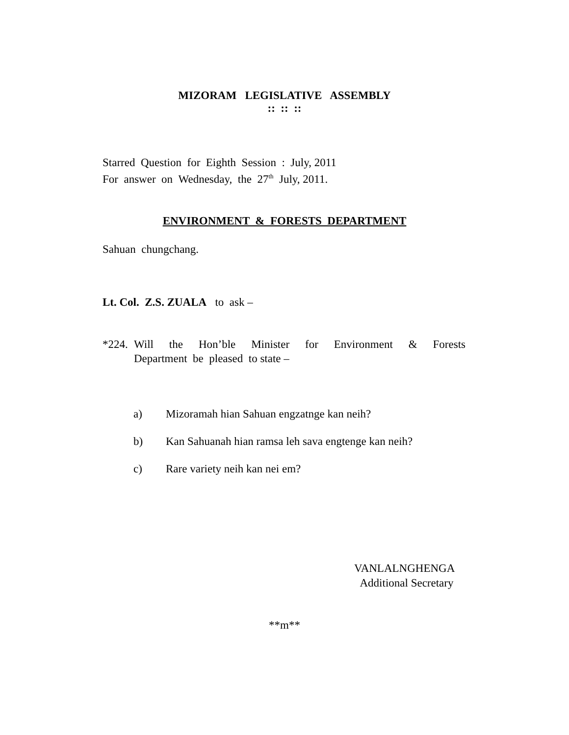MIZORAM LEGISLATIVE ASSEMBLY
:: :: ::
Starred Question for Eighth Session : July, 2011
For answer on Wednesday, the 27<sup>th</sup> July, 2011.
ENVIRONMENT & FORESTS DEPARTMENT
Sahuan chungchang.
Lt. Col. Z.S. ZUALA to ask –
*224.
Will the Hon’ble Minister for Environment & Forests
Department be pleased to state –
a) Mizoramah hian Sahuan engzatnge kan neih?
b) Kan Sahuanah hian ramsa leh sava engtenge kan neih?
c) Rare variety neih kan nei em?
VANLALNGHENGA
Additional Secretary
**m**